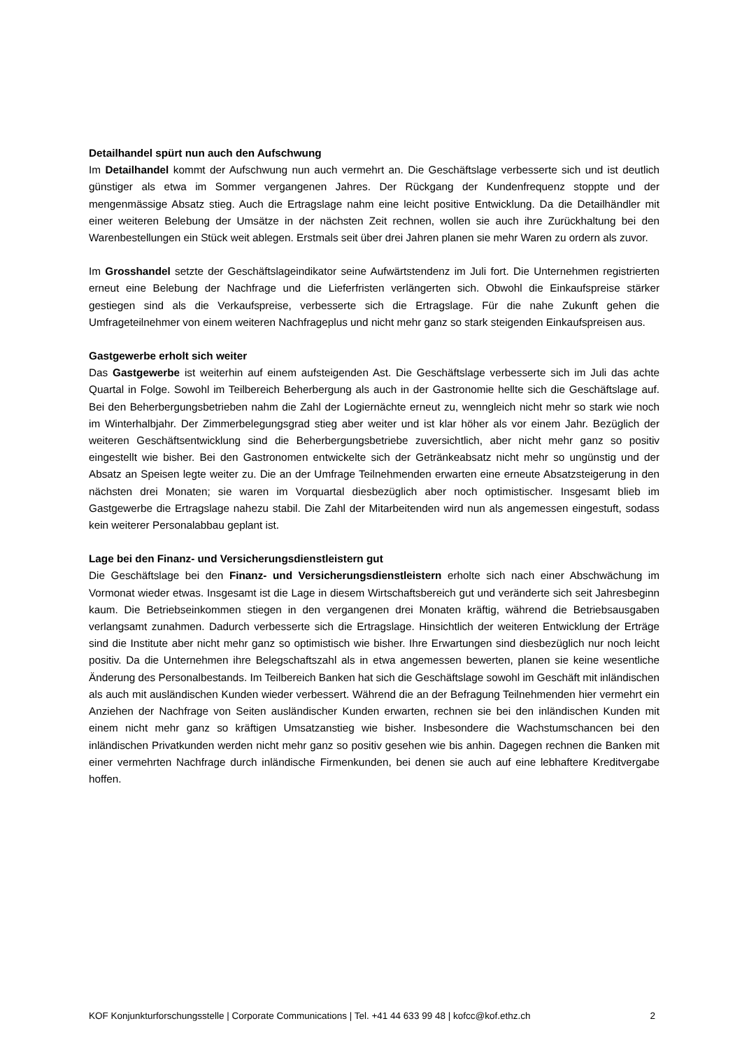Detailhandel spürt nun auch den Aufschwung
Im Detailhandel kommt der Aufschwung nun auch vermehrt an. Die Geschäftslage verbesserte sich und ist deutlich günstiger als etwa im Sommer vergangenen Jahres. Der Rückgang der Kundenfrequenz stoppte und der mengenmässige Absatz stieg. Auch die Ertragslage nahm eine leicht positive Entwicklung. Da die Detailhändler mit einer weiteren Belebung der Umsätze in der nächsten Zeit rechnen, wollen sie auch ihre Zurückhaltung bei den Warenbestellungen ein Stück weit ablegen. Erstmals seit über drei Jahren planen sie mehr Waren zu ordern als zuvor.
Im Grosshandel setzte der Geschäftslageindikator seine Aufwärtstendenz im Juli fort. Die Unternehmen registrierten erneut eine Belebung der Nachfrage und die Lieferfristen verlängerten sich. Obwohl die Einkaufspreise stärker gestiegen sind als die Verkaufspreise, verbesserte sich die Ertragslage. Für die nahe Zukunft gehen die Umfrageteilnehmer von einem weiteren Nachfrageplus und nicht mehr ganz so stark steigenden Einkaufspreisen aus.
Gastgewerbe erholt sich weiter
Das Gastgewerbe ist weiterhin auf einem aufsteigenden Ast. Die Geschäftslage verbesserte sich im Juli das achte Quartal in Folge. Sowohl im Teilbereich Beherbergung als auch in der Gastronomie hellte sich die Geschäftslage auf. Bei den Beherbergungsbetrieben nahm die Zahl der Logiernächte erneut zu, wenngleich nicht mehr so stark wie noch im Winterhalbjahr. Der Zimmerbelegungsgrad stieg aber weiter und ist klar höher als vor einem Jahr. Bezüglich der weiteren Geschäftsentwicklung sind die Beherbergungsbetriebe zuversichtlich, aber nicht mehr ganz so positiv eingestellt wie bisher. Bei den Gastronomen entwickelte sich der Getränkeabsatz nicht mehr so ungünstig und der Absatz an Speisen legte weiter zu. Die an der Umfrage Teilnehmenden erwarten eine erneute Absatzsteigerung in den nächsten drei Monaten; sie waren im Vorquartal diesbezüglich aber noch optimistischer. Insgesamt blieb im Gastgewerbe die Ertragslage nahezu stabil. Die Zahl der Mitarbeitenden wird nun als angemessen eingestuft, sodass kein weiterer Personalabbau geplant ist.
Lage bei den Finanz- und Versicherungsdienstleistern gut
Die Geschäftslage bei den Finanz- und Versicherungsdienstleistern erholte sich nach einer Abschwächung im Vormonat wieder etwas. Insgesamt ist die Lage in diesem Wirtschaftsbereich gut und veränderte sich seit Jahresbeginn kaum. Die Betriebseinkommen stiegen in den vergangenen drei Monaten kräftig, während die Betriebsausgaben verlangsamt zunahmen. Dadurch verbesserte sich die Ertragslage. Hinsichtlich der weiteren Entwicklung der Erträge sind die Institute aber nicht mehr ganz so optimistisch wie bisher. Ihre Erwartungen sind diesbezüglich nur noch leicht positiv. Da die Unternehmen ihre Belegschaftszahl als in etwa angemessen bewerten, planen sie keine wesentliche Änderung des Personalbestands. Im Teilbereich Banken hat sich die Geschäftslage sowohl im Geschäft mit inländischen als auch mit ausländischen Kunden wieder verbessert. Während die an der Befragung Teilnehmenden hier vermehrt ein Anziehen der Nachfrage von Seiten ausländischer Kunden erwarten, rechnen sie bei den inländischen Kunden mit einem nicht mehr ganz so kräftigen Umsatzanstieg wie bisher. Insbesondere die Wachstumschancen bei den inländischen Privatkunden werden nicht mehr ganz so positiv gesehen wie bis anhin. Dagegen rechnen die Banken mit einer vermehrten Nachfrage durch inländische Firmenkunden, bei denen sie auch auf eine lebhaftere Kreditvergabe hoffen.
KOF Konjunkturforschungsstelle | Corporate Communications | Tel. +41 44 633 99 48 | kofcc@kof.ethz.ch 2